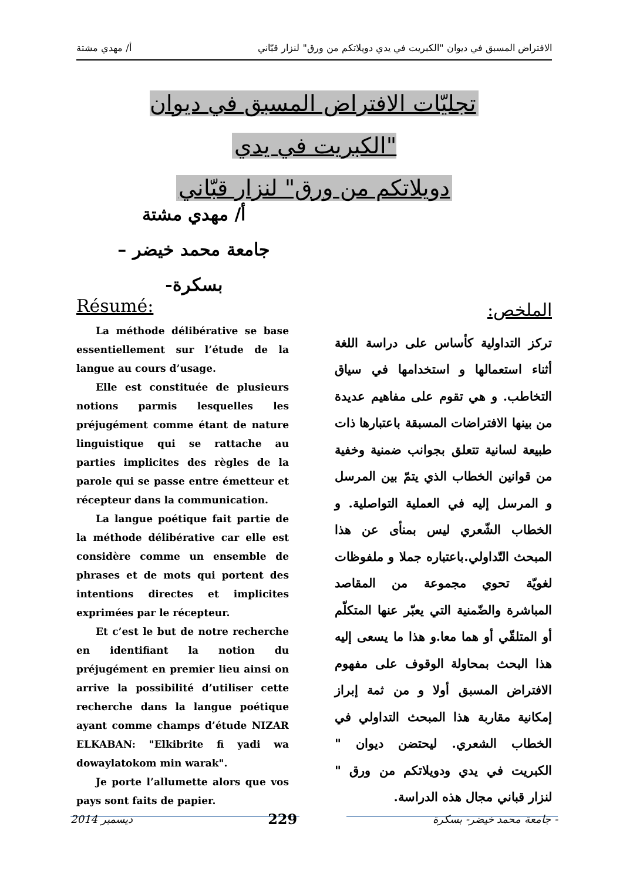الافتراض المسبق في ديوان "الكبريت في يدي دويلاتكم من ورق" لنزار قبّاني أ/ مهدي مشتة
تجليّات الافتراض المسبق في ديوان "الكبريت في يدي
دويلاتكم من ورق" لنزار قبّاني
أ/ مهدي مشتة
جامعة محمد خيضر –بسكرة-
الملخص:
تركز التداولية كأساس على دراسة اللغة أثناء استعمالها و استخدامها في سياق التخاطب. و هي تقوم على مفاهيم عديدة من بينها الافتراضات المسبقة باعتبارها ذات طبيعة لسانية تتعلق بجوانب ضمنية وخفية من قوانين الخطاب الذي يتمّ بين المرسل و المرسل إليه في العملية التواصلية. و الخطاب الشّعري ليس بمنأى عن هذا المبحث التّداولي.باعتباره جملا و ملفوظات لغويّة تحوي مجموعة من المقاصد المباشرة والضّمنية التي يعبّر عنها المتكلّم أو المتلقّي أو هما معا.و هذا ما يسعى إليه هذا البحث بمحاولة الوقوف على مفهوم الافتراض المسبق أولا و من ثمة إبراز إمكانية مقاربة هذا المبحث التداولي في الخطاب الشعري. ليحتضن ديوان " الكبريت في يدي ودويلاتكم من ورق " لنزار قباني مجال هذه الدراسة.
Résumé:
La méthode délibérative se base essentiellement sur l’étude de la langue au cours d’usage.
Elle est constituée de plusieurs notions parmis lesquelles les préjugément comme étant de nature linguistique qui se rattache au parties implicites des règles de la parole qui se passe entre émetteur et récepteur dans la communication.
La langue poétique fait partie de la méthode délibérative car elle est considère comme un ensemble de phrases et de mots qui portent des intentions directes et implicites exprimées par le récepteur.
Et c’est le but de notre recherche en identifiant la notion du préjugément en premier lieu ainsi on arrive la possibilité d’utiliser cette recherche dans la langue poétique ayant comme champs d’étude NIZAR ELKABAN: "Elkibrite fi yadi wa dowaylatokom min warak".
Je porte l’allumette alors que vos pays sont faits de papier.
2014 ديسمبر 229 جامعة محمد خيضر- بسكرة -